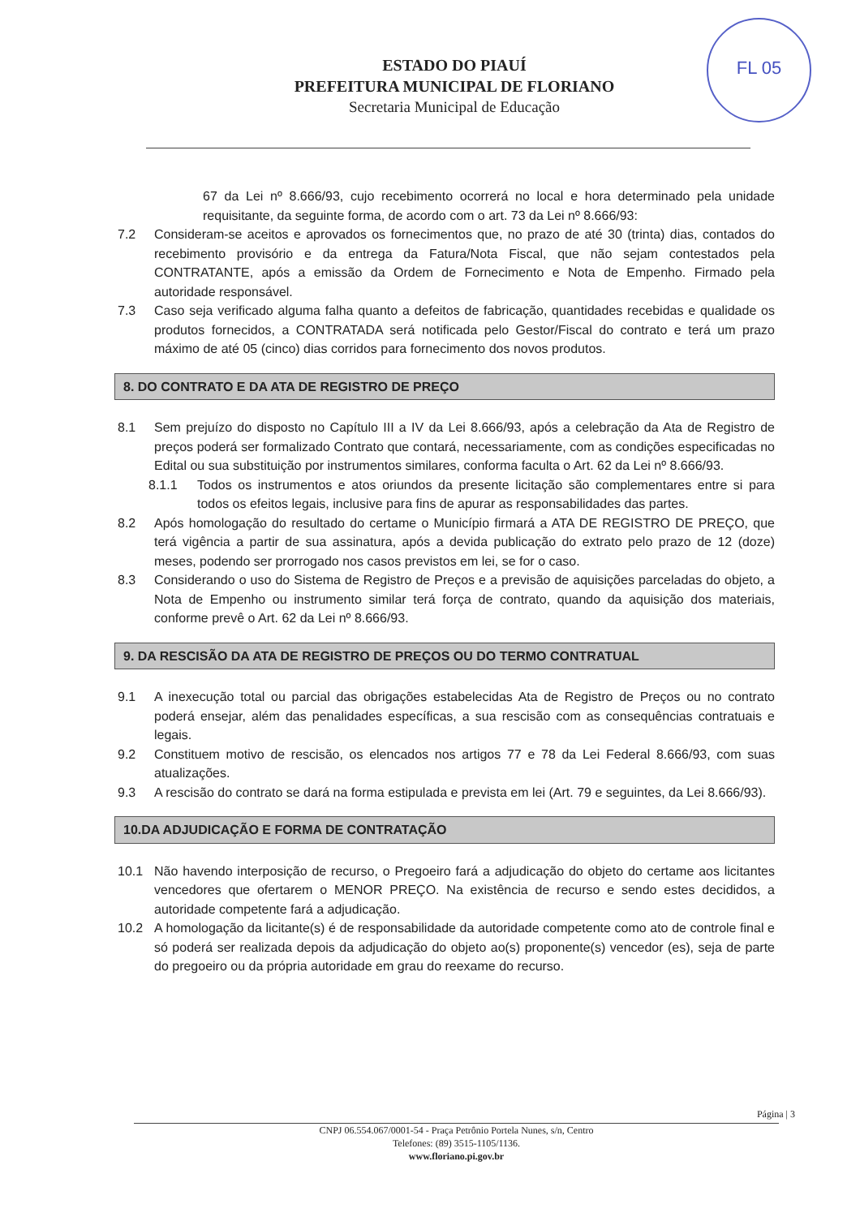FL 05
ESTADO DO PIAUÍ
PREFEITURA MUNICIPAL DE FLORIANO
Secretaria Municipal de Educação
67 da Lei nº 8.666/93, cujo recebimento ocorrerá no local e hora determinado pela unidade requisitante, da seguinte forma, de acordo com o art. 73 da Lei nº 8.666/93:
7.2 Consideram-se aceitos e aprovados os fornecimentos que, no prazo de até 30 (trinta) dias, contados do recebimento provisório e da entrega da Fatura/Nota Fiscal, que não sejam contestados pela CONTRATANTE, após a emissão da Ordem de Fornecimento e Nota de Empenho. Firmado pela autoridade responsável.
7.3 Caso seja verificado alguma falha quanto a defeitos de fabricação, quantidades recebidas e qualidade os produtos fornecidos, a CONTRATADA será notificada pelo Gestor/Fiscal do contrato e terá um prazo máximo de até 05 (cinco) dias corridos para fornecimento dos novos produtos.
8. DO CONTRATO E DA ATA DE REGISTRO DE PREÇO
8.1 Sem prejuízo do disposto no Capítulo III a IV da Lei 8.666/93, após a celebração da Ata de Registro de preços poderá ser formalizado Contrato que contará, necessariamente, com as condições especificadas no Edital ou sua substituição por instrumentos similares, conforma faculta o Art. 62 da Lei nº 8.666/93.
8.1.1 Todos os instrumentos e atos oriundos da presente licitação são complementares entre si para todos os efeitos legais, inclusive para fins de apurar as responsabilidades das partes.
8.2 Após homologação do resultado do certame o Município firmará a ATA DE REGISTRO DE PREÇO, que terá vigência a partir de sua assinatura, após a devida publicação do extrato pelo prazo de 12 (doze) meses, podendo ser prorrogado nos casos previstos em lei, se for o caso.
8.3 Considerando o uso do Sistema de Registro de Preços e a previsão de aquisições parceladas do objeto, a Nota de Empenho ou instrumento similar terá força de contrato, quando da aquisição dos materiais, conforme prevê o Art. 62 da Lei nº 8.666/93.
9. DA RESCISÃO DA ATA DE REGISTRO DE PREÇOS OU DO TERMO CONTRATUAL
9.1 A inexecução total ou parcial das obrigações estabelecidas Ata de Registro de Preços ou no contrato poderá ensejar, além das penalidades específicas, a sua rescisão com as consequências contratuais e legais.
9.2 Constituem motivo de rescisão, os elencados nos artigos 77 e 78 da Lei Federal 8.666/93, com suas atualizações.
9.3 A rescisão do contrato se dará na forma estipulada e prevista em lei (Art. 79 e seguintes, da Lei 8.666/93).
10.DA ADJUDICAÇÃO E FORMA DE CONTRATAÇÃO
10.1 Não havendo interposição de recurso, o Pregoeiro fará a adjudicação do objeto do certame aos licitantes vencedores que ofertarem o MENOR PREÇO. Na existência de recurso e sendo estes decididos, a autoridade competente fará a adjudicação.
10.2 A homologação da licitante(s) é de responsabilidade da autoridade competente como ato de controle final e só poderá ser realizada depois da adjudicação do objeto ao(s) proponente(s) vencedor (es), seja de parte do pregoeiro ou da própria autoridade em grau do reexame do recurso.
Página | 3
CNPJ 06.554.067/0001-54 - Praça Petrônio Portela Nunes, s/n, Centro
Telefones: (89) 3515-1105/1136.
www.floriano.pi.gov.br